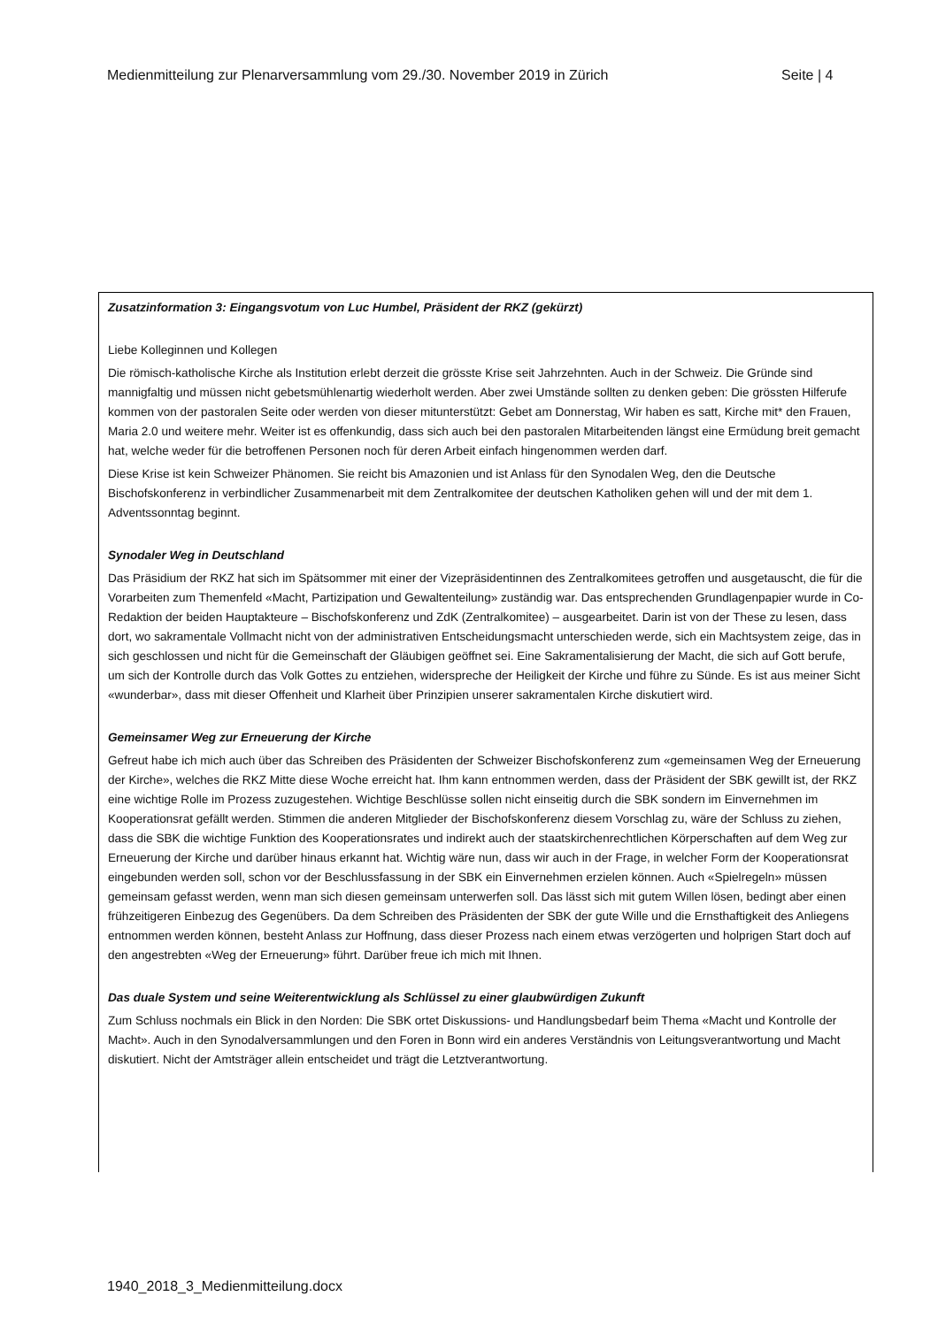Medienmitteilung zur Plenarversammlung vom 29./30. November 2019 in Zürich Seite | 4
Zusatzinformation 3: Eingangsvotum von Luc Humbel, Präsident der RKZ (gekürzt)
Liebe Kolleginnen und Kollegen
Die römisch-katholische Kirche als Institution erlebt derzeit die grösste Krise seit Jahrzehnten. Auch in der Schweiz. Die Gründe sind mannigfaltig und müssen nicht gebetsmühlenartig wiederholt werden. Aber zwei Umstände sollten zu denken geben: Die grössten Hilferufe kommen von der pastoralen Seite oder werden von dieser mitunterstützt: Gebet am Donnerstag, Wir haben es satt, Kirche mit* den Frauen, Maria 2.0 und weitere mehr. Weiter ist es offenkundig, dass sich auch bei den pastoralen Mitarbeitenden längst eine Ermüdung breit gemacht hat, welche weder für die betroffenen Personen noch für deren Arbeit einfach hingenommen werden darf.
Diese Krise ist kein Schweizer Phänomen. Sie reicht bis Amazonien und ist Anlass für den Synodalen Weg, den die Deutsche Bischofskonferenz in verbindlicher Zusammenarbeit mit dem Zentralkomitee der deutschen Katholiken gehen will und der mit dem 1. Adventssonntag beginnt.
Synodaler Weg in Deutschland
Das Präsidium der RKZ hat sich im Spätsommer mit einer der Vizepräsidentinnen des Zentralkomitees getroffen und ausgetauscht, die für die Vorarbeiten zum Themenfeld «Macht, Partizipation und Gewaltenteilung» zuständig war. Das entsprechenden Grundlagenpapier wurde in Co-Redaktion der beiden Hauptakteure – Bischofskonferenz und ZdK (Zentralkomitee) – ausgearbeitet. Darin ist von der These zu lesen, dass dort, wo sakramentale Vollmacht nicht von der administrativen Entscheidungsmacht unterschieden werde, sich ein Machtsystem zeige, das in sich geschlossen und nicht für die Gemeinschaft der Gläubigen geöffnet sei. Eine Sakramentalisierung der Macht, die sich auf Gott berufe, um sich der Kontrolle durch das Volk Gottes zu entziehen, widerspreche der Heiligkeit der Kirche und führe zu Sünde. Es ist aus meiner Sicht «wunderbar», dass mit dieser Offenheit und Klarheit über Prinzipien unserer sakramentalen Kirche diskutiert wird.
Gemeinsamer Weg zur Erneuerung der Kirche
Gefreut habe ich mich auch über das Schreiben des Präsidenten der Schweizer Bischofskonferenz zum «gemeinsamen Weg der Erneuerung der Kirche», welches die RKZ Mitte diese Woche erreicht hat. Ihm kann entnommen werden, dass der Präsident der SBK gewillt ist, der RKZ eine wichtige Rolle im Prozess zuzugestehen. Wichtige Beschlüsse sollen nicht einseitig durch die SBK sondern im Einvernehmen im Kooperationsrat gefällt werden. Stimmen die anderen Mitglieder der Bischofskonferenz diesem Vorschlag zu, wäre der Schluss zu ziehen, dass die SBK die wichtige Funktion des Kooperationsrates und indirekt auch der staatskirchenrechtlichen Körperschaften auf dem Weg zur Erneuerung der Kirche und darüber hinaus erkannt hat. Wichtig wäre nun, dass wir auch in der Frage, in welcher Form der Kooperationsrat eingebunden werden soll, schon vor der Beschlussfassung in der SBK ein Einvernehmen erzielen können. Auch «Spielregeln» müssen gemeinsam gefasst werden, wenn man sich diesen gemeinsam unterwerfen soll. Das lässt sich mit gutem Willen lösen, bedingt aber einen frühzeitigeren Einbezug des Gegenübers. Da dem Schreiben des Präsidenten der SBK der gute Wille und die Ernsthaftigkeit des Anliegens entnommen werden können, besteht Anlass zur Hoffnung, dass dieser Prozess nach einem etwas verzögerten und holprigen Start doch auf den angestrebten «Weg der Erneuerung» führt. Darüber freue ich mich mit Ihnen.
Das duale System und seine Weiterentwicklung als Schlüssel zu einer glaubwürdigen Zukunft
Zum Schluss nochmals ein Blick in den Norden: Die SBK ortet Diskussions- und Handlungsbedarf beim Thema «Macht und Kontrolle der Macht». Auch in den Synodalversammlungen und den Foren in Bonn wird ein anderes Verständnis von Leitungsverantwortung und Macht diskutiert. Nicht der Amtsträger allein entscheidet und trägt die Letztverantwortung.
1940_2018_3_Medienmitteilung.docx